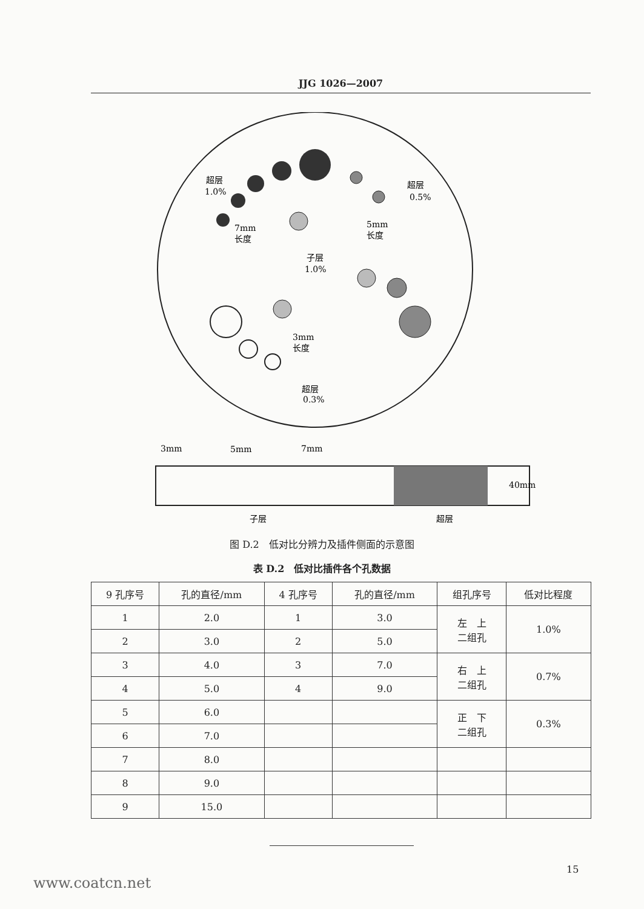JJG 1026—2007
超层
1.0%
超层
0.5%
7mm
长度
5mm
长度
子层
1.0%
3mm
长度
超层
0.3%
3mm
5mm
7mm
40mm
子层
超层
图 D.2　低对比分辨力及插件侧面的示意图
表 D.2　低对比插件各个孔数据
| 9 孔序号 | 孔的直径/mm | 4 孔序号 | 孔的直径/mm | 组孔序号 | 低对比程度 |
| --- | --- | --- | --- | --- | --- |
| 1 | 2.0 | 1 | 3.0 | 左 上 二组孔 | 1.0% |
| 2 | 3.0 | 2 | 5.0 | | |
| 3 | 4.0 | 3 | 7.0 | 右 上 二组孔 | 0.7% |
| 4 | 5.0 | 4 | 9.0 | | |
| 5 | 6.0 | | | 正 下 二组孔 | 0.3% |
| 6 | 7.0 | | | | |
| 7 | 8.0 | | | | |
| 8 | 9.0 | | | | |
| 9 | 15.0 | | | | |
15
www.coatcn.net